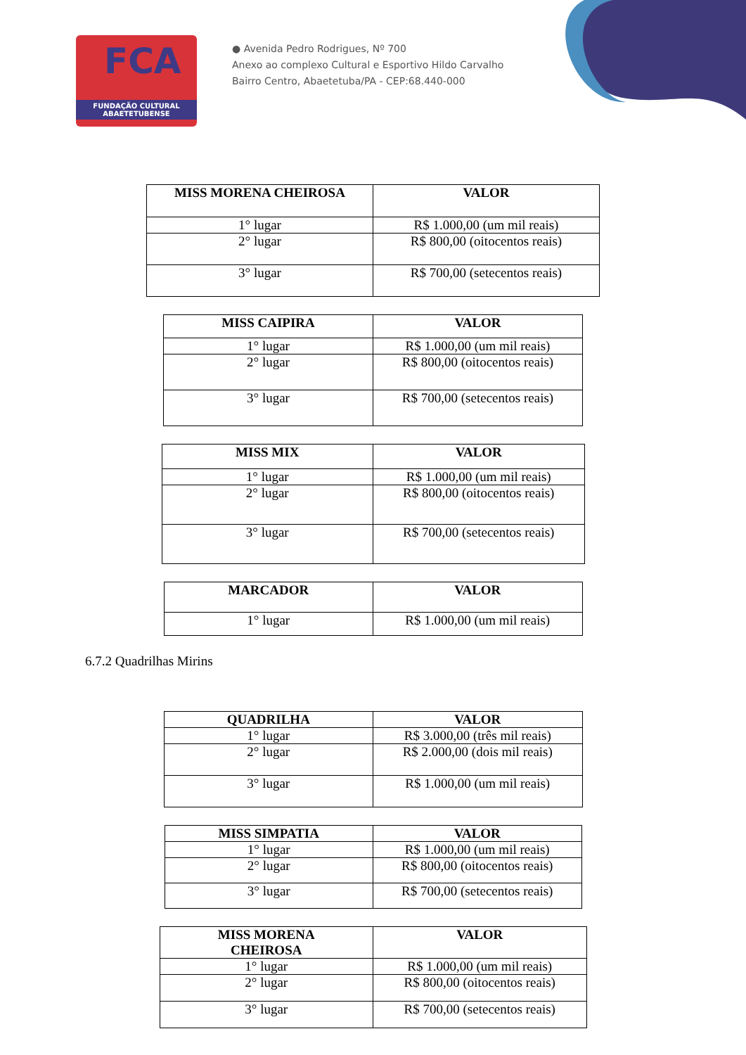FCA
FUNDAÇÃO CULTURAL
ABAETETUBENSE
● Avenida Pedro Rodrigues, Nº 700
Anexo ao complexo Cultural e Esportivo Hildo Carvalho
Bairro Centro, Abaetetuba/PA - CEP:68.440-000
| MISS MORENA CHEIROSA | VALOR |
| --- | --- |
| 1° lugar | R$ 1.000,00 (um mil reais) |
| 2° lugar | R$ 800,00 (oitocentos reais) |
| 3° lugar | R$ 700,00 (setecentos reais) |
| MISS CAIPIRA | VALOR |
| --- | --- |
| 1° lugar | R$ 1.000,00 (um mil reais) |
| 2° lugar | R$ 800,00 (oitocentos reais) |
| 3° lugar | R$ 700,00 (setecentos reais) |
| MISS MIX | VALOR |
| --- | --- |
| 1° lugar | R$ 1.000,00 (um mil reais) |
| 2° lugar | R$ 800,00 (oitocentos reais) |
| 3° lugar | R$ 700,00 (setecentos reais) |
| MARCADOR | VALOR |
| --- | --- |
| 1° lugar | R$ 1.000,00 (um mil reais) |
6.7.2 Quadrilhas Mirins
| QUADRILHA | VALOR |
| --- | --- |
| 1° lugar | R$ 3.000,00 (três mil reais) |
| 2° lugar | R$ 2.000,00 (dois mil reais) |
| 3° lugar | R$ 1.000,00 (um mil reais) |
| MISS SIMPATIA | VALOR |
| --- | --- |
| 1° lugar | R$ 1.000,00 (um mil reais) |
| 2° lugar | R$ 800,00 (oitocentos reais) |
| 3° lugar | R$ 700,00 (setecentos reais) |
| MISS MORENA CHEIROSA | VALOR |
| --- | --- |
| 1° lugar | R$ 1.000,00 (um mil reais) |
| 2° lugar | R$ 800,00 (oitocentos reais) |
| 3° lugar | R$ 700,00 (setecentos reais) |